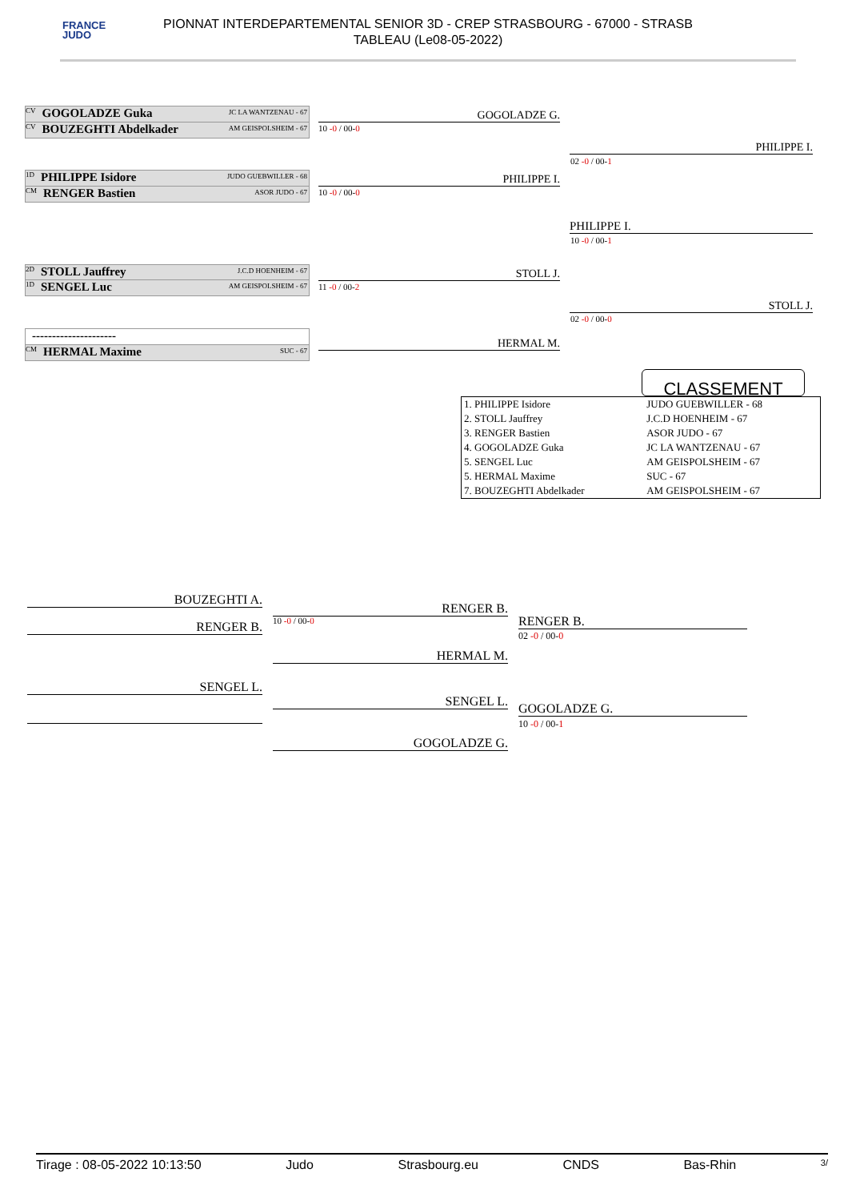FRANCE
JUDO
PIONNAT INTERDEPARTEMENTAL SENIOR 3D - CREP STRASBOURG - 67000 - STRASB
TABLEAU (Le08-05-2022)
CV GOGOLADZE Guka JC LA WANTZENAU - 67
CV BOUZEGHTI Abdelkader AM GEISPOLSHEIM - 67
10 -0 / 00-0
GOGOLADZE G.
PHILIPPE I.
02 -0 / 00-1
1D PHILIPPE Isidore JUDO GUEBWILLER - 68
CM RENGER Bastien ASOR JUDO - 67
PHILIPPE I.
10 -0 / 00-0
PHILIPPE I.
10 -0 / 00-1
2D STOLL Jauffrey J.C.D HOENHEIM - 67
1D SENGEL Luc AM GEISPOLSHEIM - 67
STOLL J.
11 -0 / 00-2
STOLL J.
02 -0 / 00-0
---------------------
CM HERMAL Maxime SUC - 67
HERMAL M.
CLASSEMENT
| 1. PHILIPPE Isidore | JUDO GUEBWILLER - 68 |
| 2. STOLL Jauffrey | J.C.D HOENHEIM - 67 |
| 3. RENGER Bastien | ASOR JUDO - 67 |
| 4. GOGOLADZE Guka | JC LA WANTZENAU - 67 |
| 5. SENGEL Luc | AM GEISPOLSHEIM - 67 |
| 5. HERMAL Maxime | SUC - 67 |
| 7. BOUZEGHTI Abdelkader | AM GEISPOLSHEIM - 67 |
BOUZEGHTI A.
RENGER B. 10 -0 / 00-0
RENGER B.
HERMAL M.
RENGER B.
02 -0 / 00-0
SENGEL L.
SENGEL L.
GOGOLADZE G.
GOGOLADZE G.
10 -0 / 00-1
Tirage : 08-05-2022 10:13:50 Judo Strasbourg.eu CNDS Bas-Rhin 3/